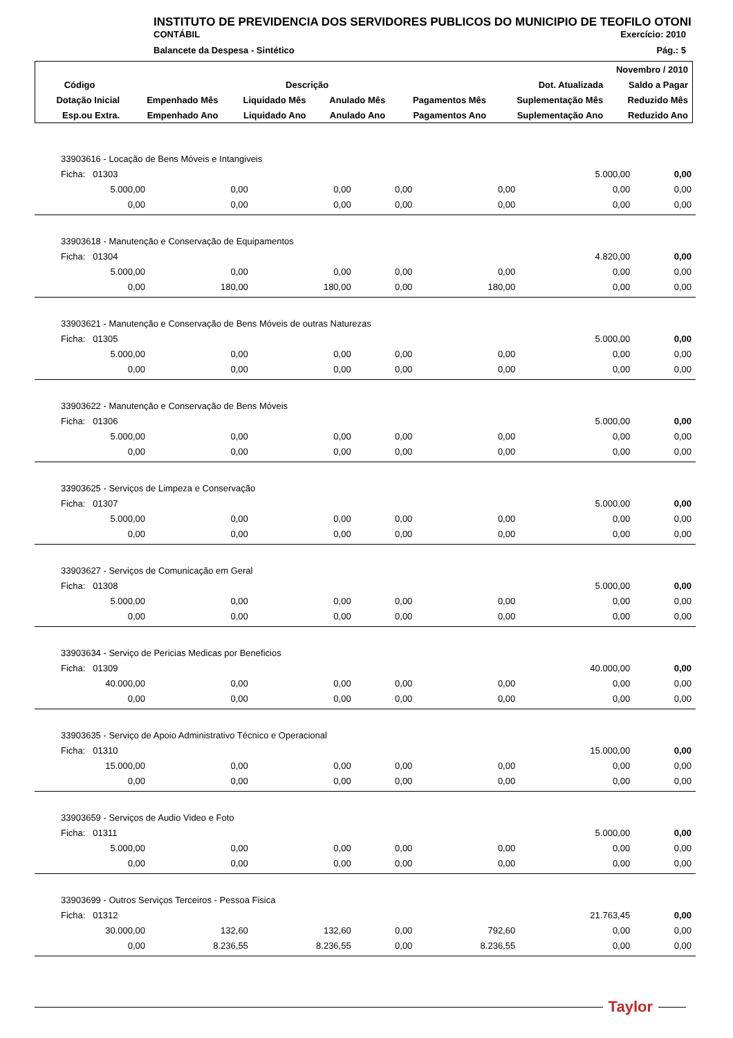INSTITUTO DE PREVIDENCIA DOS SERVIDORES PUBLICOS DO MUNICIPIO DE TEOFILO OTONI
CONTÁBIL Exercício: 2010
Balancete da Despesa - Sintético Pág.: 5
| Novembro / 2010 | | | | | | |
| Código | Descrição | | | | Dot. Atualizada | Saldo a Pagar |
| Dotação Inicial | Empenhado Mês | Liquidado Mês | Anulado Mês | Pagamentos Mês | Suplementação Mês | Reduzido Mês |
| Esp.ou Extra. | Empenhado Ano | Liquidado Ano | Anulado Ano | Pagamentos Ano | Suplementação Ano | Reduzido Ano |
| 33903616 - Locação de Bens Móveis e Intangiveis | | | | | | |
| Ficha: 01303 | | | | | 5.000,00 | 0,00 |
| 5.000,00 | 0,00 | 0,00 | 0,00 | 0,00 | 0,00 | 0,00 |
| 0,00 | 0,00 | 0,00 | 0,00 | 0,00 | 0,00 | 0,00 |
| 33903618 - Manutenção e Conservação de Equipamentos | | | | | | |
| Ficha: 01304 | | | | | 4.820,00 | 0,00 |
| 5.000,00 | 0,00 | 0,00 | 0,00 | 0,00 | 0,00 | 0,00 |
| 0,00 | 180,00 | 180,00 | 0,00 | 180,00 | 0,00 | 0,00 |
| 33903621 - Manutenção e Conservação de Bens Móveis de outras Naturezas | | | | | | |
| Ficha: 01305 | | | | | 5.000,00 | 0,00 |
| 5.000,00 | 0,00 | 0,00 | 0,00 | 0,00 | 0,00 | 0,00 |
| 0,00 | 0,00 | 0,00 | 0,00 | 0,00 | 0,00 | 0,00 |
| 33903622 - Manutenção e Conservação de Bens Móveis | | | | | | |
| Ficha: 01306 | | | | | 5.000,00 | 0,00 |
| 5.000,00 | 0,00 | 0,00 | 0,00 | 0,00 | 0,00 | 0,00 |
| 0,00 | 0,00 | 0,00 | 0,00 | 0,00 | 0,00 | 0,00 |
| 33903625 - Serviços de Limpeza e Conservação | | | | | | |
| Ficha: 01307 | | | | | 5.000,00 | 0,00 |
| 5.000,00 | 0,00 | 0,00 | 0,00 | 0,00 | 0,00 | 0,00 |
| 0,00 | 0,00 | 0,00 | 0,00 | 0,00 | 0,00 | 0,00 |
| 33903627 - Serviços de Comunicação em Geral | | | | | | |
| Ficha: 01308 | | | | | 5.000,00 | 0,00 |
| 5.000,00 | 0,00 | 0,00 | 0,00 | 0,00 | 0,00 | 0,00 |
| 0,00 | 0,00 | 0,00 | 0,00 | 0,00 | 0,00 | 0,00 |
| 33903634 - Serviço de Pericias Medicas por Beneficios | | | | | | |
| Ficha: 01309 | | | | | 40.000,00 | 0,00 |
| 40.000,00 | 0,00 | 0,00 | 0,00 | 0,00 | 0,00 | 0,00 |
| 0,00 | 0,00 | 0,00 | 0,00 | 0,00 | 0,00 | 0,00 |
| 33903635 - Serviço de Apoio Administrativo Técnico e Operacional | | | | | | |
| Ficha: 01310 | | | | | 15.000,00 | 0,00 |
| 15.000,00 | 0,00 | 0,00 | 0,00 | 0,00 | 0,00 | 0,00 |
| 0,00 | 0,00 | 0,00 | 0,00 | 0,00 | 0,00 | 0,00 |
| 33903659 - Serviços de Audio Video e Foto | | | | | | |
| Ficha: 01311 | | | | | 5.000,00 | 0,00 |
| 5.000,00 | 0,00 | 0,00 | 0,00 | 0,00 | 0,00 | 0,00 |
| 0,00 | 0,00 | 0,00 | 0,00 | 0,00 | 0,00 | 0,00 |
| 33903699 - Outros Serviços Terceiros - Pessoa Fisica | | | | | | |
| Ficha: 01312 | | | | | 21.763,45 | 0,00 |
| 30.000,00 | 132,60 | 132,60 | 0,00 | 792,60 | 0,00 | 0,00 |
| 0,00 | 8.236,55 | 8.236,55 | 0,00 | 8.236,55 | 0,00 | 0,00 |
Taylor